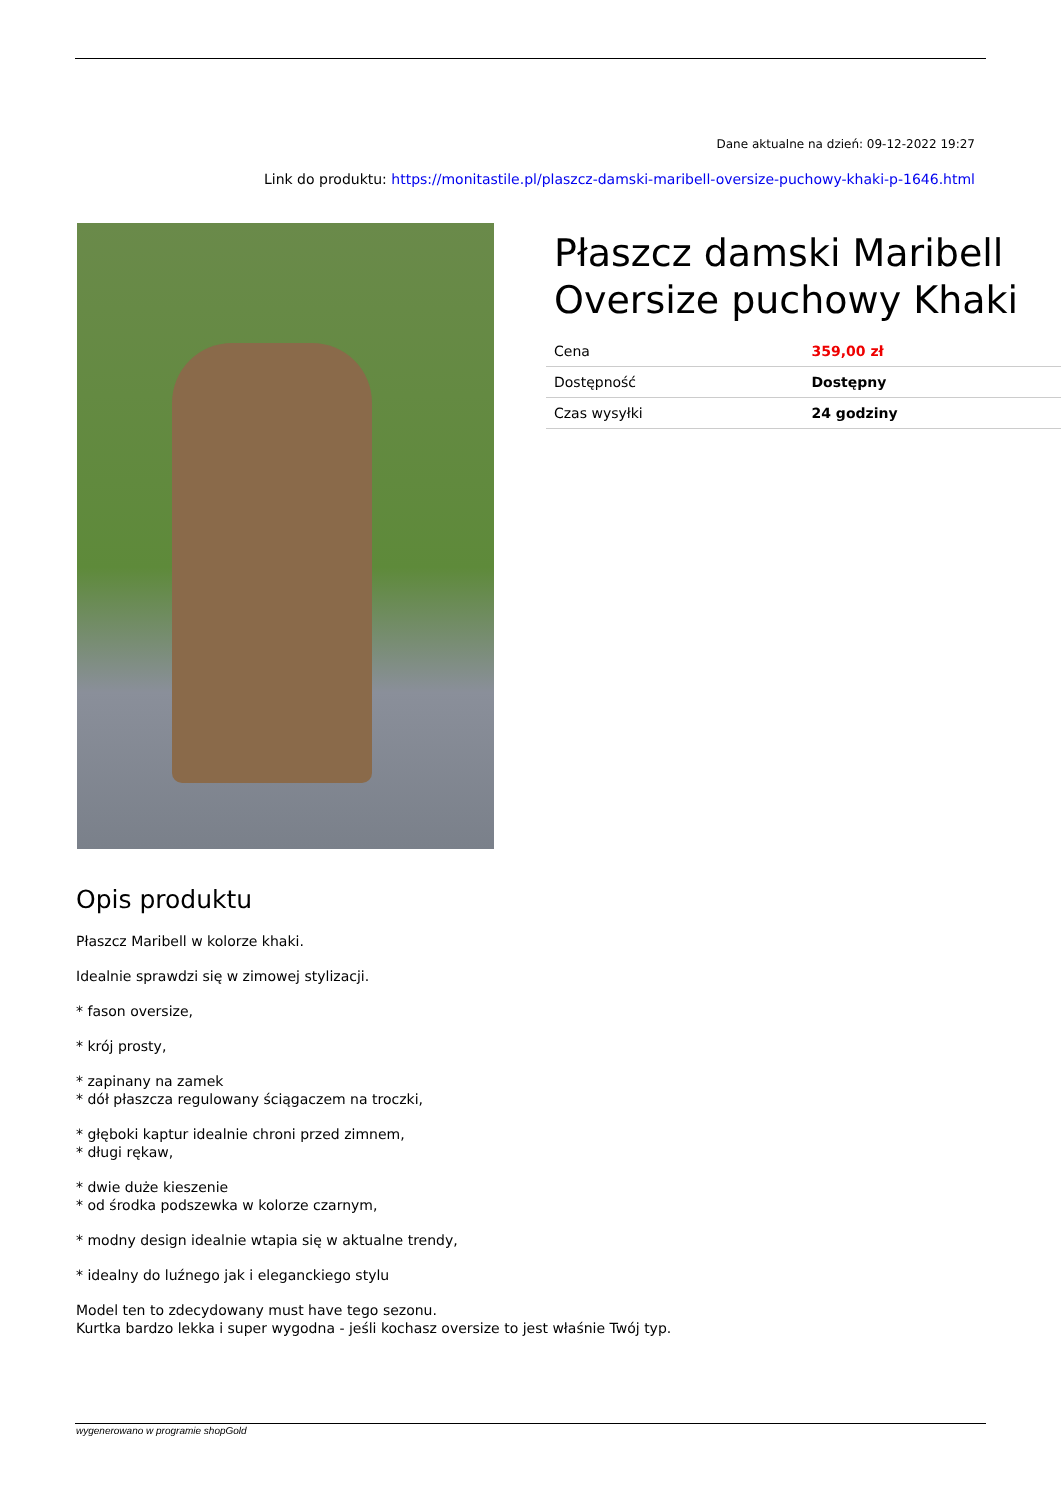Dane aktualne na dzień: 09-12-2022 19:27
Link do produktu: https://monitastile.pl/plaszcz-damski-maribell-oversize-puchowy-khaki-p-1646.html
Płaszcz damski Maribell Oversize puchowy Khaki
| Cena | 359,00 zł |
| Dostępność | Dostępny |
| Czas wysyłki | 24 godziny |
Opis produktu
Płaszcz Maribell w kolorze khaki.
Idealnie sprawdzi się w zimowej stylizacji.
* fason oversize,
* krój prosty,
* zapinany na zamek
* dół płaszcza regulowany ściągaczem na troczki,
* głęboki kaptur idealnie chroni przed zimnem,
* długi rękaw,
* dwie duże kieszenie
* od środka podszewka w kolorze czarnym,
* modny design idealnie wtapia się w aktualne trendy,
* idealny do luźnego jak i eleganckiego stylu
Model ten to zdecydowany must have tego sezonu.
Kurtka bardzo lekka i super wygodna - jeśli kochasz oversize to jest właśnie Twój typ.
wygenerowano w programie shopGold